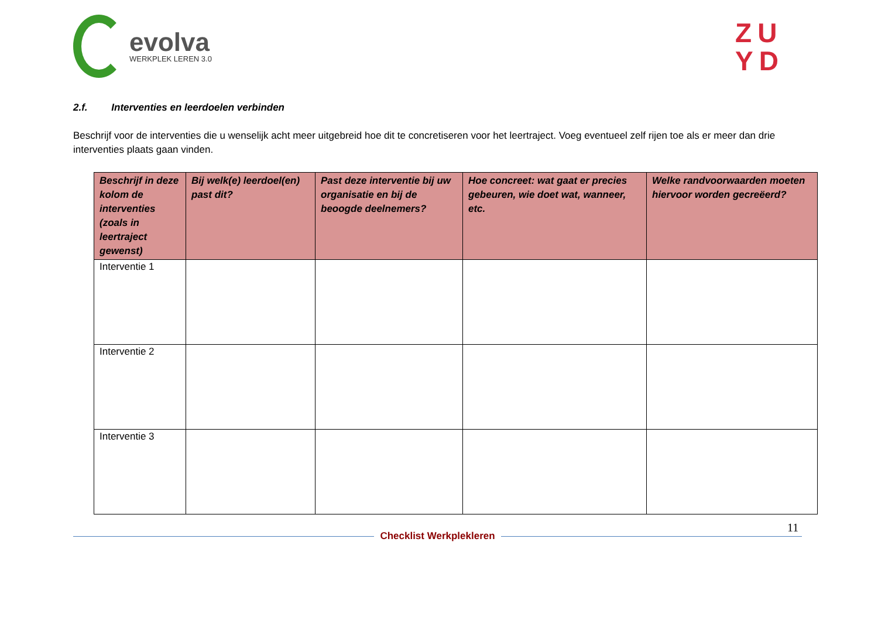evolva
WERKPLEK LEREN 3.0
ZU
YD
2.f. Interventies en leerdoelen verbinden
Beschrijf voor de interventies die u wenselijk acht meer uitgebreid hoe dit te concretiseren voor het leertraject. Voeg eventueel zelf rijen toe als er meer dan drie interventies plaats gaan vinden.
| Beschrijf in deze kolom de interventies (zoals in leertraject gewenst) | Bij welk(e) leerdoel(en) past dit? | Past deze interventie bij uw organisatie en bij de beoogde deelnemers? | Hoe concreet: wat gaat er precies gebeuren, wie doet wat, wanneer, etc. | Welke randvoorwaarden moeten hiervoor worden gecreëerd? |
| --- | --- | --- | --- | --- |
| Interventie 1 | | | | |
| Interventie 2 | | | | |
| Interventie 3 | | | | |
11
Checklist Werkplekleren